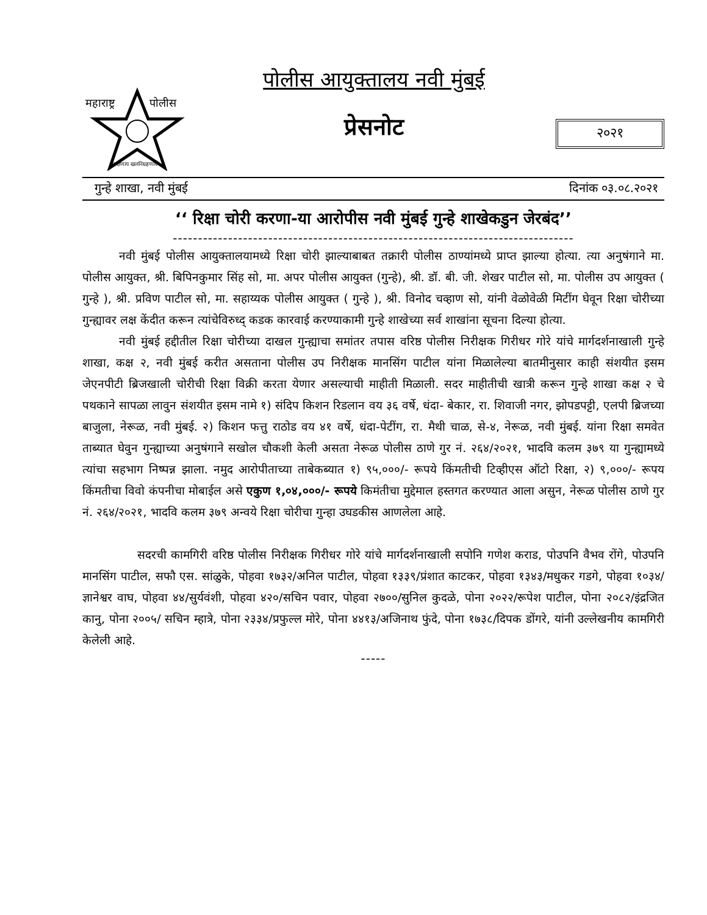महाराष्ट्र
पोलीस
सद्रक्षणाय खलनिग्रहणाय
पोलीस आयुक्तालय नवी मुंबई
प्रेसनोट
२०२१
गुन्हे शाखा, नवी मुंबई दिनांक ०३.०८.२०२१
‘‘ रिक्षा चोरी करणा-या आरोपीस नवी मुंबई गुन्हे शाखेकडुन जेरबंद’’
--------------------------------------------------------------------------------
नवी मुंबई पोलीस आयुक्तालयामध्ये रिक्षा चोरी झाल्याबाबत तक्रारी पोलीस ठाण्यांमध्ये प्राप्त झाल्या होत्या. त्या अनुषंगाने मा. पोलीस आयुक्त, श्री. बिपिनकुमार सिंह सो, मा. अपर पोलीस आयुक्त (गुन्हे), श्री. डॉ. बी. जी. शेखर पाटील सो, मा. पोलीस उप आयुक्त ( गुन्हे ), श्री. प्रविण पाटील सो, मा. सहाय्यक पोलीस आयुक्त ( गुन्हे ), श्री. विनोद चव्हाण सो, यांनी वेळोवेळी मिटींग घेवून रिक्षा चोरीच्या गुन्ह्यावर लक्ष केंदीत करून त्यांचेविरुध्द् कडक कारवाई करण्याकामी गुन्हे शाखेच्या सर्व शाखांना सूचना दिल्या होत्या.
नवी मुंबई हद्दीतील रिक्षा चोरीच्या दाखल गुन्ह्याचा समांतर तपास वरिष्ठ पोलीस निरीक्षक गिरीधर गोरे यांचे मार्गदर्शनाखाली गुन्हे शाखा, कक्ष २, नवी मुंबई करीत असताना पोलीस उप निरीक्षक मानसिंग पाटील यांना मिळालेल्या बातमीनुसार काही संशयीत इसम जेएनपीटी ब्रिजखाली चोरीची रिक्षा विक्री करता येणार असल्याची माहीती मिळाली. सदर माहीतीची खात्री करून गुन्हे शाखा कक्ष २ चे पथकाने सापळा लावुन संशयीत इसम नामे १) संदिप किशन रिडलान वय ३६ वर्षे, धंदा- बेकार, रा. शिवाजी नगर, झोपडपट्टी, एलपी ब्रिजच्या बाजुला, नेरूळ, नवी मुंबई. २) किशन फत्तु राठोड वय ४१ वर्षे, धंदा-पेटींग, रा. मैथी चाळ, से-४, नेरूळ, नवी मुंबई. यांना रिक्षा समवेत ताब्यात घेवुन गुन्ह्याच्या अनुषंगाने सखोल चौकशी केली असता नेरूळ पोलीस ठाणे गुर नं. २६४/२०२१, भादवि कलम ३७९ या गुन्ह्यामध्ये त्यांचा सहभाग निष्पन्न झाला. नमुद आरोपीताच्या ताबेकब्यात १) ९५,०००/- रूपये किंमतीची टिव्हीएस ऑटो रिक्षा, २) ९,०००/- रूपय किंमतीचा विवो कंपनीचा मोबाईल असे एकुण १,०४,०००/- रूपये किमंतीचा मुद्देमाल हस्तगत करण्यात आला असुन, नेरूळ पोलीस ठाणे गुर नं. २६४/२०२१, भादवि कलम ३७९ अन्वये रिक्षा चोरीचा गुन्हा उघडकीस आणलेला आहे.
सदरची कामगिरी वरिष्ठ पोलीस निरीक्षक गिरीधर गोरे यांचे मार्गदर्शनाखाली सपोनि गणेश कराड, पोउपनि वैभव रोंगे, पोउपनि मानसिंग पाटील, सफौ एस. सांळुके, पोहवा १७३२/अनिल पाटील, पोहवा १३३९/प्रंशात काटकर, पोहवा १३४३/मधुकर गडगे, पोहवा १०३४/ज्ञानेश्वर वाघ, पोहवा ४४/सुर्यवंशी, पोहवा ४२०/सचिन पवार, पोहवा २७००/सुनिल कुदळे, पोना २०२२/रूपेश पाटील, पोना २०८२/इंद्रजित कानु, पोना २००५/ सचिन म्हात्रे, पोना २३३४/प्रफुल्ल मोरे, पोना ४४१३/अजिनाथ फुंदे, पोना १७३८/दिपक डोंगरे, यांनी उल्लेखनीय कामगिरी केलेली आहे.
-----